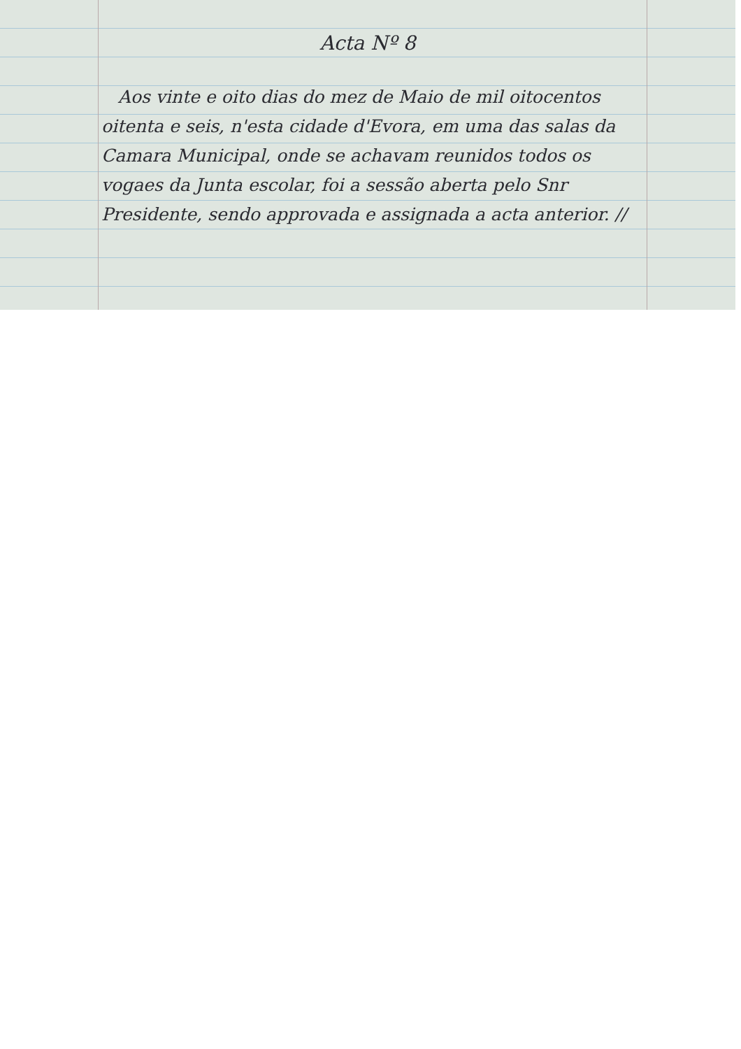Acta Nº 8
Aos vinte e oito dias do mez de Maio de mil oitocentos oitenta e seis, n'esta cidade d'Evora, em uma das salas da Camara Municipal, onde se achavam reunidos todos os vogaes da Junta escolar, foi a sessão aberta pelo Snr Presidente, sendo approvada e assignada a acta anterior. //